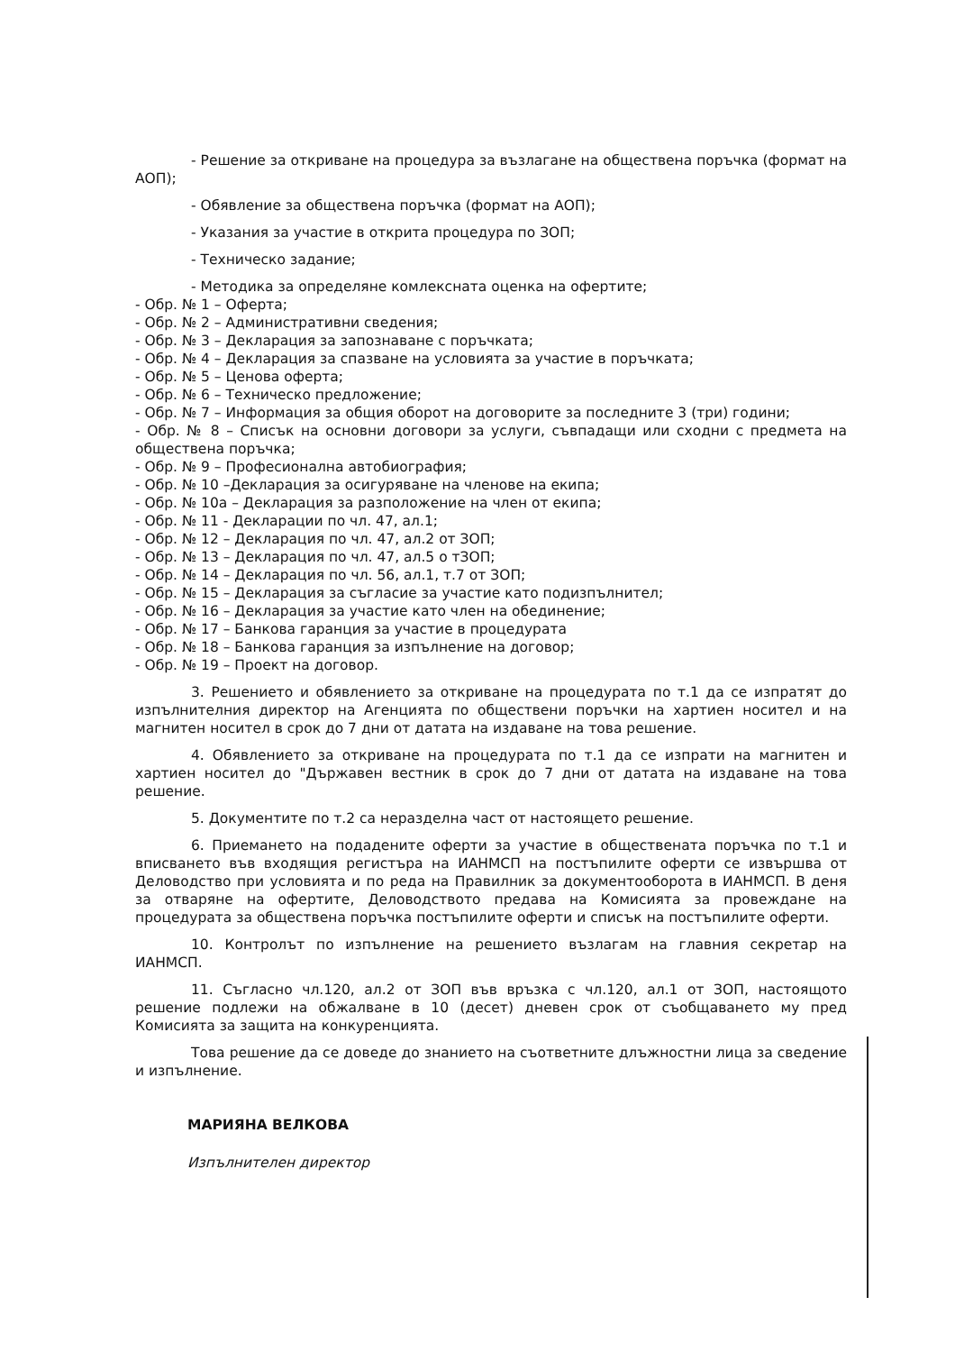- Решение за откриване на процедура за възлагане на обществена поръчка (формат на АОП);
- Обявление за обществена поръчка (формат на АОП);
- Указания за участие в открита процедура по ЗОП;
- Техническо задание;
- Методика за определяне комлексната оценка на офертите;
- Обр. № 1 – Оферта;
- Обр. № 2 – Административни сведения;
- Обр. № 3 – Декларация за запознаване с поръчката;
- Обр. № 4 – Декларация за спазване на условията за участие в поръчката;
- Обр. № 5 – Ценова оферта;
- Обр. № 6 – Техническо предложение;
- Обр. № 7 – Информация за общия оборот на договорите за последните 3 (три) години;
- Обр. № 8 – Списък на основни договори за услуги, съвпадащи или сходни с предмета на обществена поръчка;
- Обр. № 9 – Професионална автобиография;
- Обр. № 10 –Декларация за осигуряване на членове на екипа;
- Обр. № 10а – Декларация за разположение на член от екипа;
- Обр. № 11 - Декларации по чл. 47, ал.1;
- Обр. № 12 – Декларация по чл. 47, ал.2 от ЗОП;
- Обр. № 13 – Декларация по чл. 47, ал.5 о тЗОП;
- Обр. № 14 – Декларация по чл. 56, ал.1, т.7 от ЗОП;
- Обр. № 15 – Декларация за съгласие за участие като подизпълнител;
- Обр. № 16 – Декларация за участие като член на обединение;
- Обр. № 17 – Банкова гаранция за участие в процедурата
- Обр. № 18 – Банкова гаранция за изпълнение на договор;
- Обр. № 19 – Проект на договор.
3. Решението и обявлението за откриване на процедурата по т.1 да се изпратят до изпълнителния директор на Агенцията по обществени поръчки на хартиен носител и на магнитен носител в срок до 7 дни от датата на издаване на това решение.
4. Обявлението за откриване на процедурата по т.1 да се изпрати на магнитен и хартиен носител до "Държавен вестник в срок до 7 дни от датата на издаване на това решение.
5. Документите по т.2 са неразделна част от настоящето решение.
6. Приемането на подадените оферти за участие в обществената поръчка по т.1 и вписването във входящия регистъра на ИАНМСП на постъпилите оферти се извършва от Деловодство при условията и по реда на Правилник за документооборота в ИАНМСП. В деня за отваряне на офертите, Деловодството предава на Комисията за провеждане на процедурата за обществена поръчка постъпилите оферти и списък на постъпилите оферти.
10. Контролът по изпълнение на решението възлагам на главния секретар на ИАНМСП.
11. Съгласно чл.120, ал.2 от ЗОП във връзка с чл.120, ал.1 от ЗОП, настоящото решение подлежи на обжалване в 10 (десет) дневен срок от съобщаването му пред Комисията за защита на конкуренцията.
Това решение да се доведе до знанието на съответните длъжностни лица за сведение и изпълнение.
МАРИЯНА ВЕЛКОВА
Изпълнителен директор